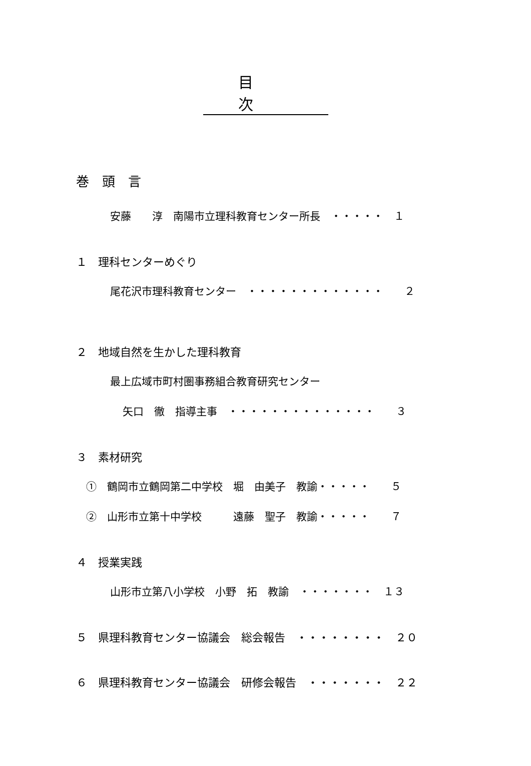目 次
巻　頭　言
安藤　　淳　南陽市立理科教育センター所長　・・・・・　１
１　理科センターめぐり
尾花沢市理科教育センター　・・・・・・・・・・・・・　　２
２　地域自然を生かした理科教育
最上広域市町村圏事務組合教育研究センター
矢口　徹　指導主事　・・・・・・・・・・・・・・　　３
３　素材研究
①　鶴岡市立鶴岡第二中学校　堀　由美子　教諭・・・・・　　５
②　山形市立第十中学校　　　遠藤　聖子　教諭・・・・・　　７
４　授業実践
山形市立第八小学校　小野　拓　教諭　・・・・・・・　１３
５　県理科教育センター協議会　総会報告　・・・・・・・・　２０
６　県理科教育センター協議会　研修会報告　・・・・・・・　２２